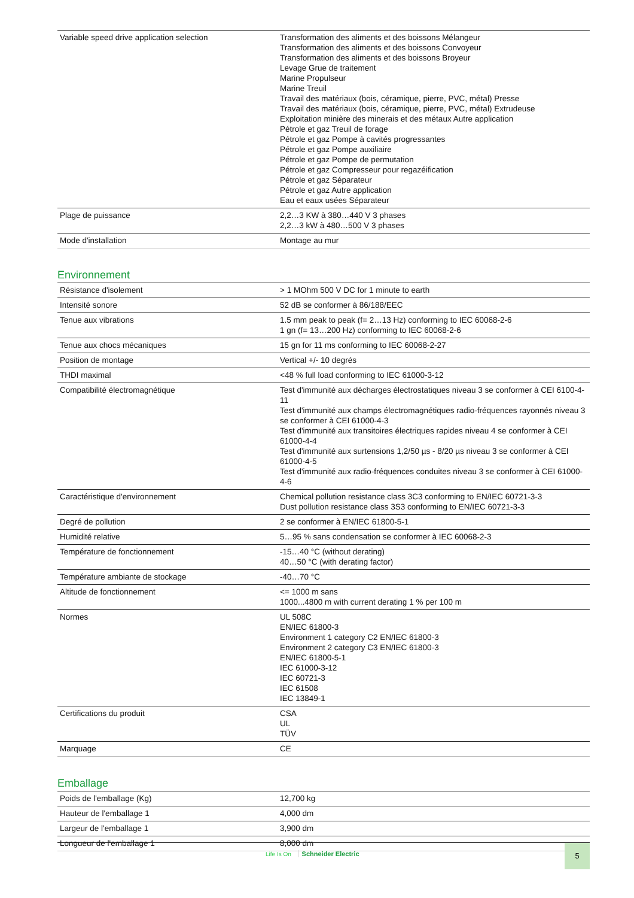| Variable speed drive application selection | Transformation des aliments et des boissons Mélangeur Transformation des aliments et des boissons Convoyeur Transformation des aliments et des boissons Broyeur Levage Grue de traitement Marine Propulseur Marine Treuil Travail des matériaux (bois, céramique, pierre, PVC, métal) Presse Travail des matériaux (bois, céramique, pierre, PVC, métal) Extrudeuse Exploitation minière des minerais et des métaux Autre application Pétrole et gaz Treuil de forage Pétrole et gaz Pompe à cavités progressantes Pétrole et gaz Pompe auxiliaire Pétrole et gaz Pompe de permutation Pétrole et gaz Compresseur pour regazéification Pétrole et gaz Séparateur Pétrole et gaz Autre application Eau et eaux usées Séparateur |
| Plage de puissance | 2,2…3 KW à 380…440 V 3 phases 2,2…3 kW à 480…500 V 3 phases |
| Mode d'installation | Montage au mur |
Environnement
| Résistance d'isolement | > 1 MOhm 500 V DC for 1 minute to earth |
| Intensité sonore | 52 dB se conformer à 86/188/EEC |
| Tenue aux vibrations | 1.5 mm peak to peak (f= 2…13 Hz) conforming to IEC 60068-2-6 1 gn (f= 13…200 Hz) conforming to IEC 60068-2-6 |
| Tenue aux chocs mécaniques | 15 gn for 11 ms conforming to IEC 60068-2-27 |
| Position de montage | Vertical +/- 10 degrés |
| THDI maximal | <48 % full load conforming to IEC 61000-3-12 |
| Compatibilité électromagnétique | Test d'immunité aux décharges électrostatiques niveau 3 se conformer à CEI 6100-4-11 Test d'immunité aux champs électromagnétiques radio-fréquences rayonnés niveau 3 se conformer à CEI 61000-4-3 Test d'immunité aux transitoires électriques rapides niveau 4 se conformer à CEI 61000-4-4 Test d'immunité aux surtensions 1,2/50 µs - 8/20 µs niveau 3 se conformer à CEI 61000-4-5 Test d'immunité aux radio-fréquences conduites niveau 3 se conformer à CEI 61000-4-6 |
| Caractéristique d'environnement | Chemical pollution resistance class 3C3 conforming to EN/IEC 60721-3-3 Dust pollution resistance class 3S3 conforming to EN/IEC 60721-3-3 |
| Degré de pollution | 2 se conformer à EN/IEC 61800-5-1 |
| Humidité relative | 5…95 % sans condensation se conformer à IEC 60068-2-3 |
| Température de fonctionnement | -15…40 °C (without derating) 40…50 °C (with derating factor) |
| Température ambiante de stockage | -40…70 °C |
| Altitude de fonctionnement | <= 1000 m sans 1000...4800 m with current derating 1 % per 100 m |
| Normes | UL 508C EN/IEC 61800-3 Environment 1 category C2 EN/IEC 61800-3 Environment 2 category C3 EN/IEC 61800-3 EN/IEC 61800-5-1 IEC 61000-3-12 IEC 60721-3 IEC 61508 IEC 13849-1 |
| Certifications du produit | CSA UL TÜV |
| Marquage | CE |
Emballage
| Poids de l'emballage (Kg) | 12,700 kg |
| Hauteur de l'emballage 1 | 4,000 dm |
| Largeur de l'emballage 1 | 3,900 dm |
| Longueur de l'emballage 1 | 8,000 dm |
Life Is On Schneider Electric
5